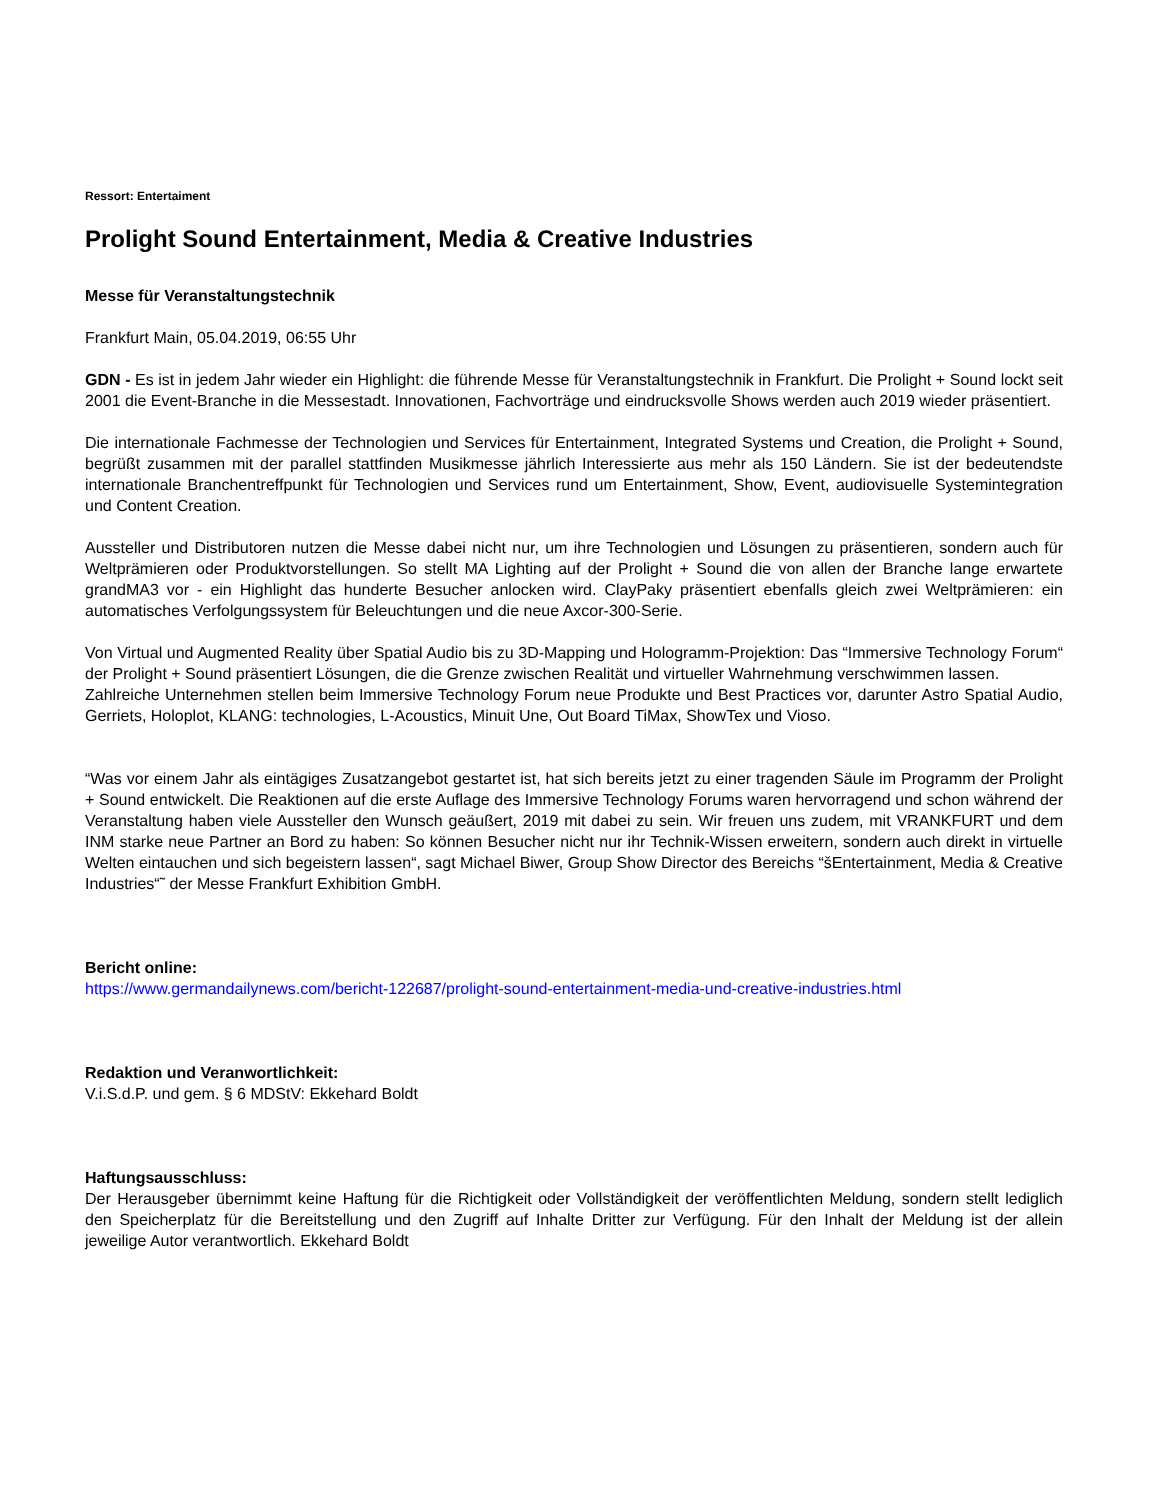Ressort: Entertaiment
Prolight Sound Entertainment, Media & Creative Industries
Messe für Veranstaltungstechnik
Frankfurt Main, 05.04.2019, 06:55 Uhr
GDN - Es ist in jedem Jahr wieder ein Highlight: die führende Messe für Veranstaltungstechnik in Frankfurt. Die Prolight + Sound lockt seit 2001 die Event-Branche in die Messestadt. Innovationen, Fachvorträge und eindrucksvolle Shows werden auch 2019 wieder präsentiert.
Die internationale Fachmesse der Technologien und Services für Entertainment, Integrated Systems und Creation, die Prolight + Sound, begrüßt zusammen mit der parallel stattfinden Musikmesse jährlich Interessierte aus mehr als 150 Ländern. Sie ist der bedeutendste internationale Branchentreffpunkt für Technologien und Services rund um Entertainment, Show, Event, audiovisuelle Systemintegration und Content Creation.
Aussteller und Distributoren nutzen die Messe dabei nicht nur, um ihre Technologien und Lösungen zu präsentieren, sondern auch für Weltprämieren oder Produktvorstellungen. So stellt MA Lighting auf der Prolight + Sound die von allen der Branche lange erwartete grandMA3 vor - ein Highlight das hunderte Besucher anlocken wird. ClayPaky präsentiert ebenfalls gleich zwei Weltprämieren: ein automatisches Verfolgungssystem für Beleuchtungen und die neue Axcor-300-Serie.
Von Virtual und Augmented Reality über Spatial Audio bis zu 3D-Mapping und Hologramm-Projektion: Das “Immersive Technology Forum“ der Prolight + Sound präsentiert Lösungen, die die Grenze zwischen Realität und virtueller Wahrnehmung verschwimmen lassen.
Zahlreiche Unternehmen stellen beim Immersive Technology Forum neue Produkte und Best Practices vor, darunter Astro Spatial Audio, Gerriets, Holoplot, KLANG: technologies, L-Acoustics, Minuit Une, Out Board TiMax, ShowTex und Vioso.
“Was vor einem Jahr als eintägiges Zusatzangebot gestartet ist, hat sich bereits jetzt zu einer tragenden Säule im Programm der Prolight + Sound entwickelt. Die Reaktionen auf die erste Auflage des Immersive Technology Forums waren hervorragend und schon während der Veranstaltung haben viele Aussteller den Wunsch geäußert, 2019 mit dabei zu sein. Wir freuen uns zudem, mit VRANKFURT und dem INM starke neue Partner an Bord zu haben: So können Besucher nicht nur ihr Technik-Wissen erweitern, sondern auch direkt in virtuelle Welten eintauchen und sich begeistern lassen“, sagt Michael Biwer, Group Show Director des Bereichs “šEntertainment, Media & Creative Industries“˜ der Messe Frankfurt Exhibition GmbH.
Bericht online:
https://www.germandailynews.com/bericht-122687/prolight-sound-entertainment-media-und-creative-industries.html
Redaktion und Veranwortlichkeit:
V.i.S.d.P. und gem. § 6 MDStV: Ekkehard Boldt
Haftungsausschluss:
Der Herausgeber übernimmt keine Haftung für die Richtigkeit oder Vollständigkeit der veröffentlichten Meldung, sondern stellt lediglich den Speicherplatz für die Bereitstellung und den Zugriff auf Inhalte Dritter zur Verfügung. Für den Inhalt der Meldung ist der allein jeweilige Autor verantwortlich. Ekkehard Boldt